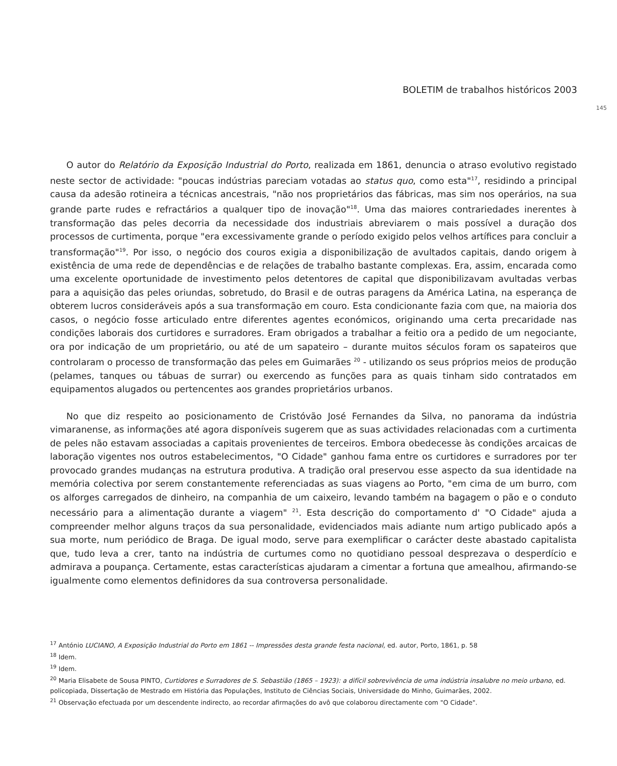BOLETIM de trabalhos históricos 2003
145
O autor do Relatório da Exposição Industrial do Porto, realizada em 1861, denuncia o atraso evolutivo registado neste sector de actividade: "poucas indústrias pareciam votadas ao status quo, como esta"<sup>17</sup>, residindo a principal causa da adesão rotineira a técnicas ancestrais, "não nos proprietários das fábricas, mas sim nos operários, na sua grande parte rudes e refractários a qualquer tipo de inovação"<sup>18</sup>. Uma das maiores contrariedades inerentes à transformação das peles decorria da necessidade dos industriais abreviarem o mais possível a duração dos processos de curtimenta, porque "era excessivamente grande o período exigido pelos velhos artífices para concluir a transformação"<sup>19</sup>. Por isso, o negócio dos couros exigia a disponibilização de avultados capitais, dando origem à existência de uma rede de dependências e de relações de trabalho bastante complexas. Era, assim, encarada como uma excelente oportunidade de investimento pelos detentores de capital que disponibilizavam avultadas verbas para a aquisição das peles oriundas, sobretudo, do Brasil e de outras paragens da América Latina, na esperança de obterem lucros consideráveis após a sua transformação em couro. Esta condicionante fazia com que, na maioria dos casos, o negócio fosse articulado entre diferentes agentes económicos, originando uma certa precaridade nas condições laborais dos curtidores e surradores. Eram obrigados a trabalhar a feitio ora a pedido de um negociante, ora por indicação de um proprietário, ou até de um sapateiro – durante muitos séculos foram os sapateiros que controlaram o processo de transformação das peles em Guimarães <sup>20</sup> - utilizando os seus próprios meios de produção (pelames, tanques ou tábuas de surrar) ou exercendo as funções para as quais tinham sido contratados em equipamentos alugados ou pertencentes aos grandes proprietários urbanos.
No que diz respeito ao posicionamento de Cristóvão José Fernandes da Silva, no panorama da indústria vimaranense, as informações até agora disponíveis sugerem que as suas actividades relacionadas com a curtimenta de peles não estavam associadas a capitais provenientes de terceiros. Embora obedecesse às condições arcaicas de laboração vigentes nos outros estabelecimentos, "O Cidade" ganhou fama entre os curtidores e surradores por ter provocado grandes mudanças na estrutura produtiva. A tradição oral preservou esse aspecto da sua identidade na memória colectiva por serem constantemente referenciadas as suas viagens ao Porto, "em cima de um burro, com os alforges carregados de dinheiro, na companhia de um caixeiro, levando também na bagagem o pão e o conduto necessário para a alimentação durante a viagem" <sup>21</sup>. Esta descrição do comportamento d' "O Cidade" ajuda a compreender melhor alguns traços da sua personalidade, evidenciados mais adiante num artigo publicado após a sua morte, num periódico de Braga. De igual modo, serve para exemplificar o carácter deste abastado capitalista que, tudo leva a crer, tanto na indústria de curtumes como no quotidiano pessoal desprezava o desperdício e admirava a poupança. Certamente, estas características ajudaram a cimentar a fortuna que amealhou, afirmando-se igualmente como elementos definidores da sua controversa personalidade.
<sup>17</sup> António LUCIANO, A Exposição Industrial do Porto em 1861 -- Impressões desta grande festa nacional, ed. autor, Porto, 1861, p. 58
<sup>18</sup> Idem.
<sup>19</sup> Idem.
<sup>20</sup> Maria Elisabete de Sousa PINTO, Curtidores e Surradores de S. Sebastião (1865 – 1923): a difícil sobrevivência de uma indústria insalubre no meio urbano, ed. policopiada, Dissertação de Mestrado em História das Populações, Instituto de Ciências Sociais, Universidade do Minho, Guimarães, 2002.
<sup>21</sup> Observação efectuada por um descendente indirecto, ao recordar afirmações do avô que colaborou directamente com "O Cidade".